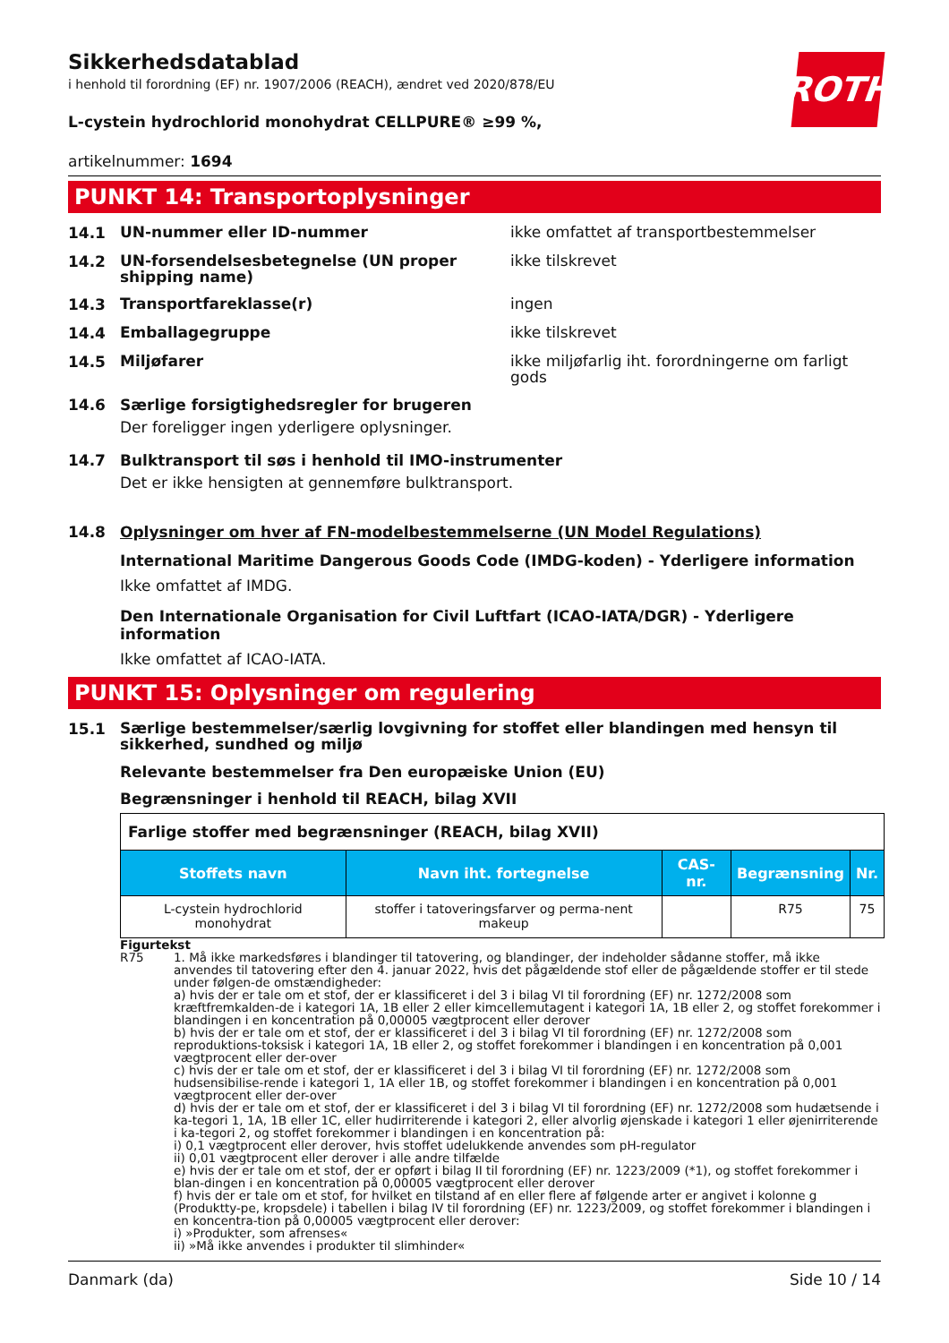ROTH
Sikkerhedsdatablad
i henhold til forordning (EF) nr. 1907/2006 (REACH), ændret ved 2020/878/EU
L-cystein hydrochlorid monohydrat CELLPURE® ≥99 %,
artikelnummer: 1694
PUNKT 14: Transportoplysninger
14.1
UN-nummer eller ID-nummer ikke omfattet af transportbestemmelser
14.2
UN-forsendelsesbetegnelse (UN proper shipping name)
ikke tilskrevet
14.3
Transportfareklasse(r) ingen
14.4
Emballagegruppe ikke tilskrevet
14.5
Miljøfarer ikke miljøfarlig iht. forordningerne om farligt gods
14.6 Særlige forsigtighedsregler for brugeren
Der foreligger ingen yderligere oplysninger.
14.7 Bulktransport til søs i henhold til IMO-instrumenter
Det er ikke hensigten at gennemføre bulktransport.
14.8 Oplysninger om hver af FN-modelbestemmelserne (UN Model Regulations)
International Maritime Dangerous Goods Code (IMDG-koden) - Yderligere information
Ikke omfattet af IMDG.
Den Internationale Organisation for Civil Luftfart (ICAO-IATA/DGR) - Yderligere information
Ikke omfattet af ICAO-IATA.
PUNKT 15: Oplysninger om regulering
15.1
Særlige bestemmelser/særlig lovgivning for stoffet eller blandingen med hensyn til sikkerhed, sundhed og miljø
Relevante bestemmelser fra Den europæiske Union (EU)
Begrænsninger i henhold til REACH, bilag XVII
| Farlige stoffer med begrænsninger (REACH, bilag XVII) | | | | |
| --- | --- | --- | --- | --- |
| Stoffets navn | Navn iht. fortegnelse | CAS-nr. | Begrænsning | Nr. |
| L-cystein hydrochlorid monohydrat | stoffer i tatoveringsfarver og perma-nent makeup | | R75 | 75 |
Figurtekst
R75 1. Må ikke markedsføres i blandinger til tatovering, og blandinger, der indeholder sådanne stoffer, må ikke anvendes til tatovering efter den 4. januar 2022, hvis det pågældende stof eller de pågældende stoffer er til stede under følgen-de omstændigheder:
a) hvis der er tale om et stof, der er klassificeret i del 3 i bilag VI til forordning (EF) nr. 1272/2008 som kræftfremkalden-de i kategori 1A, 1B eller 2 eller kimcellemutagent i kategori 1A, 1B eller 2, og stoffet forekommer i blandingen i en koncentration på 0,00005 vægtprocent eller derover
b) hvis der er tale om et stof, der er klassificeret i del 3 i bilag VI til forordning (EF) nr. 1272/2008 som reproduktions-toksisk i kategori 1A, 1B eller 2, og stoffet forekommer i blandingen i en koncentration på 0,001 vægtprocent eller der-over
c) hvis der er tale om et stof, der er klassificeret i del 3 i bilag VI til forordning (EF) nr. 1272/2008 som hudsensibilise-rende i kategori 1, 1A eller 1B, og stoffet forekommer i blandingen i en koncentration på 0,001 vægtprocent eller der-over
d) hvis der er tale om et stof, der er klassificeret i del 3 i bilag VI til forordning (EF) nr. 1272/2008 som hudætsende i ka-tegori 1, 1A, 1B eller 1C, eller hudirriterende i kategori 2, eller alvorlig øjenskade i kategori 1 eller øjenirriterende i ka-tegori 2, og stoffet forekommer i blandingen i en koncentration på:
i) 0,1 vægtprocent eller derover, hvis stoffet udelukkende anvendes som pH-regulator
ii) 0,01 vægtprocent eller derover i alle andre tilfælde
e) hvis der er tale om et stof, der er opført i bilag II til forordning (EF) nr. 1223/2009 (*1), og stoffet forekommer i blan-dingen i en koncentration på 0,00005 vægtprocent eller derover
f) hvis der er tale om et stof, for hvilket en tilstand af en eller flere af følgende arter er angivet i kolonne g (Produktty-pe, kropsdele) i tabellen i bilag IV til forordning (EF) nr. 1223/2009, og stoffet forekommer i blandingen i en koncentra-tion på 0,00005 vægtprocent eller derover:
i) »Produkter, som afrenses«
ii) »Må ikke anvendes i produkter til slimhinder«
Danmark (da) Side 10 / 14